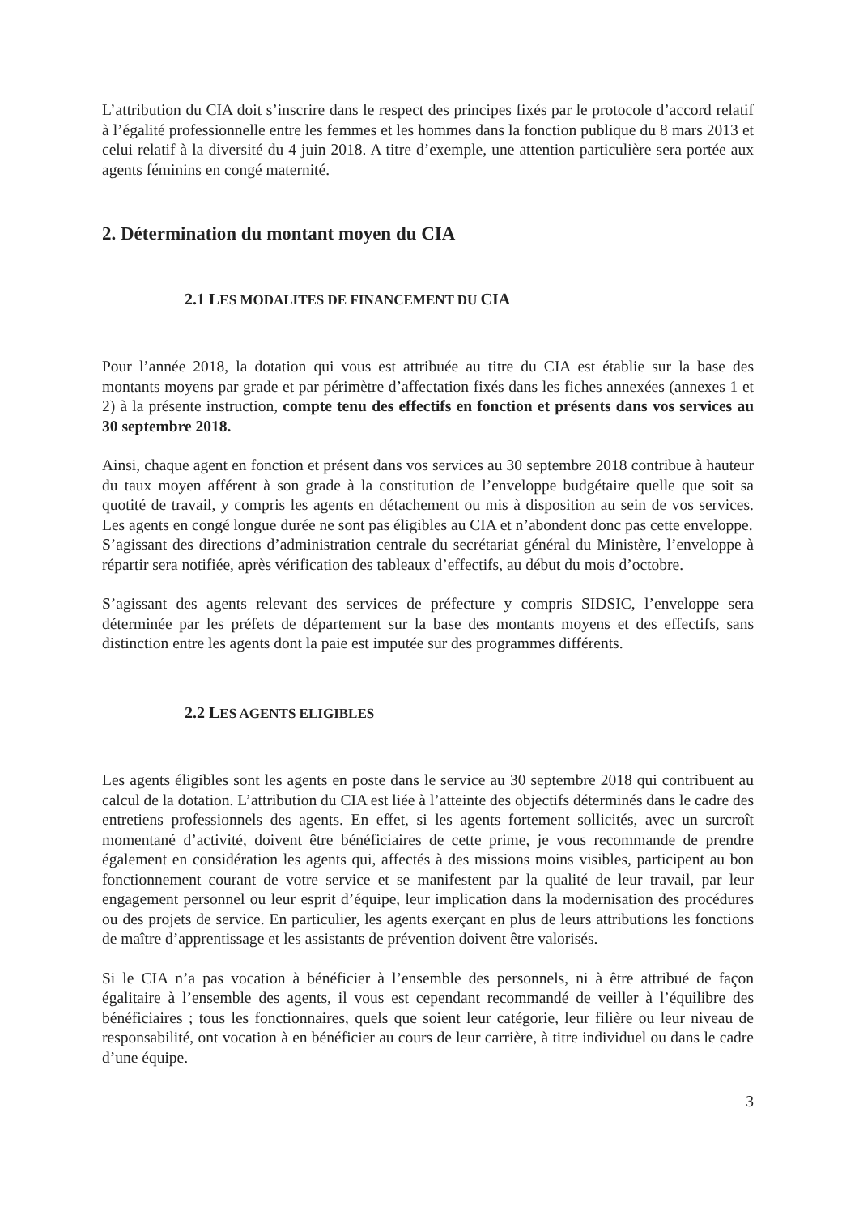L’attribution du CIA doit s’inscrire dans le respect des principes fixés par le protocole d’accord relatif à l’égalité professionnelle entre les femmes et les hommes dans la fonction publique du 8 mars 2013 et celui relatif à la diversité du 4 juin 2018. A titre d’exemple, une attention particulière sera portée aux agents féminins en congé maternité.
2. Détermination du montant moyen du CIA
2.1 LES MODALITES DE FINANCEMENT DU CIA
Pour l’année 2018, la dotation qui vous est attribuée au titre du CIA est établie sur la base des montants moyens par grade et par périmètre d’affectation fixés dans les fiches annexées (annexes 1 et 2) à la présente instruction, compte tenu des effectifs en fonction et présents dans vos services au 30 septembre 2018.
Ainsi, chaque agent en fonction et présent dans vos services au 30 septembre 2018 contribue à hauteur du taux moyen afférent à son grade à la constitution de l’enveloppe budgétaire quelle que soit sa quotité de travail, y compris les agents en détachement ou mis à disposition au sein de vos services. Les agents en congé longue durée ne sont pas éligibles au CIA et n’abondent donc pas cette enveloppe.
S’agissant des directions d’administration centrale du secrétariat général du Ministère, l’enveloppe à répartir sera notifiée, après vérification des tableaux d’effectifs, au début du mois d’octobre.
S’agissant des agents relevant des services de préfecture y compris SIDSIC, l’enveloppe sera déterminée par les préfets de département sur la base des montants moyens et des effectifs, sans distinction entre les agents dont la paie est imputée sur des programmes différents.
2.2 LES AGENTS ELIGIBLES
Les agents éligibles sont les agents en poste dans le service au 30 septembre 2018 qui contribuent au calcul de la dotation. L’attribution du CIA est liée à l’atteinte des objectifs déterminés dans le cadre des entretiens professionnels des agents. En effet, si les agents fortement sollicités, avec un surcroît momentané d’activité, doivent être bénéficiaires de cette prime, je vous recommande de prendre également en considération les agents qui, affectés à des missions moins visibles, participent au bon fonctionnement courant de votre service et se manifestent par la qualité de leur travail, par leur engagement personnel ou leur esprit d’équipe, leur implication dans la modernisation des procédures ou des projets de service. En particulier, les agents exerçant en plus de leurs attributions les fonctions de maître d’apprentissage et les assistants de prévention doivent être valorisés.
Si le CIA n’a pas vocation à bénéficier à l’ensemble des personnels, ni à être attribué de façon égalitaire à l’ensemble des agents, il vous est cependant recommandé de veiller à l’équilibre des bénéficiaires ; tous les fonctionnaires, quels que soient leur catégorie, leur filière ou leur niveau de responsabilité, ont vocation à en bénéficier au cours de leur carrière, à titre individuel ou dans le cadre d’une équipe.
3